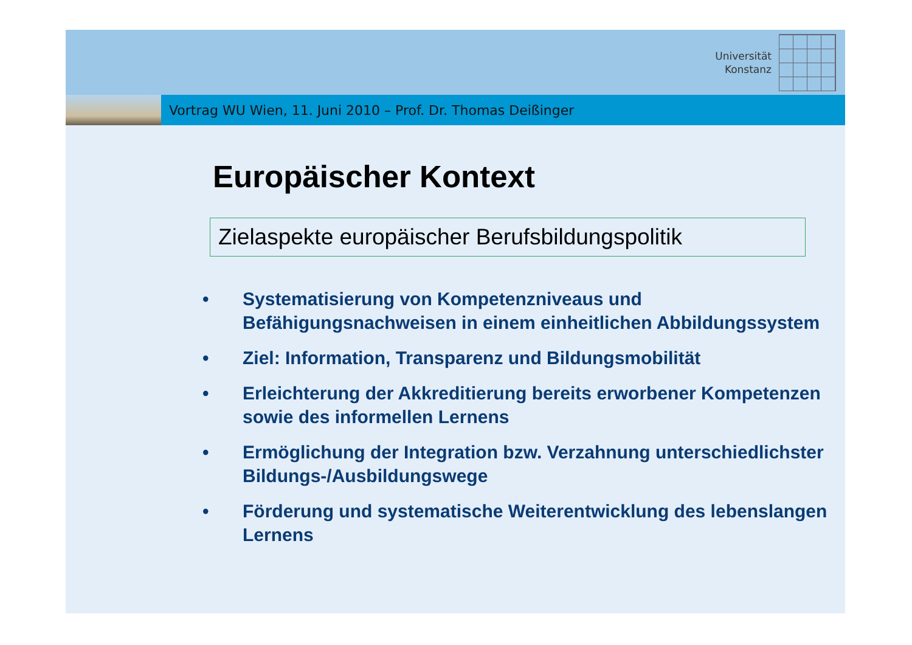Universität
Konstanz
Vortrag WU Wien, 11. Juni 2010 – Prof. Dr. Thomas Deißinger
Europäischer Kontext
Zielaspekte europäischer Berufsbildungspolitik
• Systematisierung von Kompetenzniveaus und Befähigungsnachweisen in einem einheitlichen Abbildungssystem
• Ziel: Information, Transparenz und Bildungsmobilität
• Erleichterung der Akkreditierung bereits erworbener Kompetenzen sowie des informellen Lernens
• Ermöglichung der Integration bzw. Verzahnung unterschiedlichster Bildungs-/Ausbildungswege
• Förderung und systematische Weiterentwicklung des lebenslangen Lernens